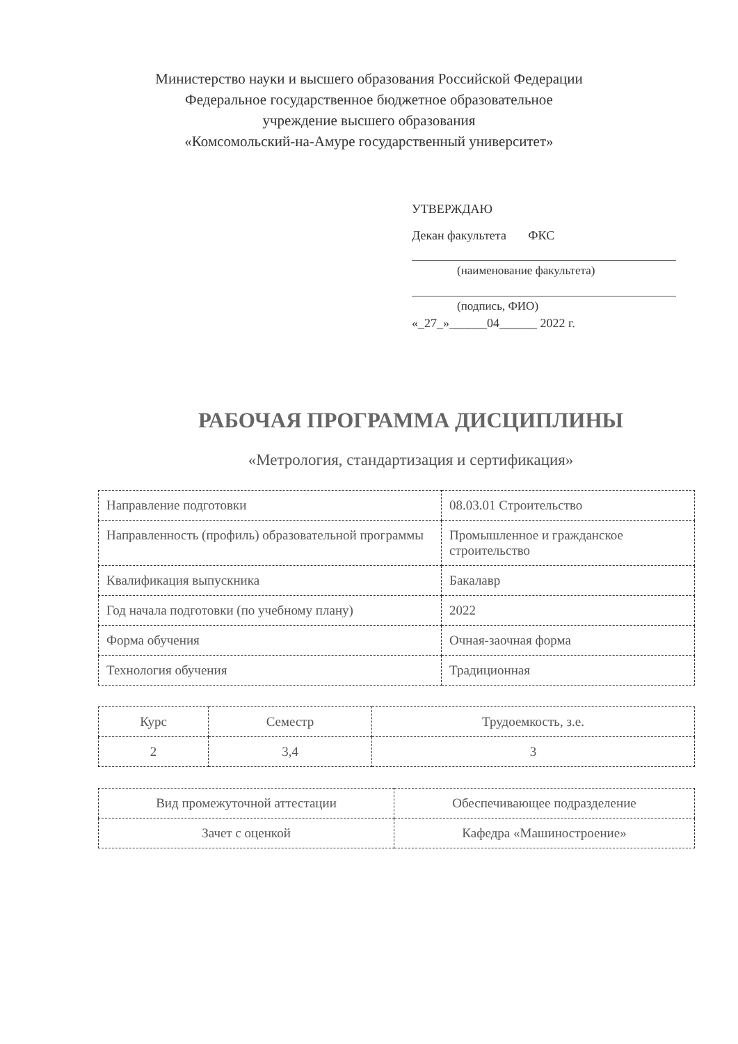Министерство науки и высшего образования Российской Федерации
Федеральное государственное бюджетное образовательное
учреждение высшего образования
«Комсомольский-на-Амуре государственный университет»
УТВЕРЖДАЮ
Декан факультета ФКС
(наименование факультета)
(подпись, ФИО)
«_27_»______04______ 2022 г.
РАБОЧАЯ ПРОГРАММА ДИСЦИПЛИНЫ
«Метрология, стандартизация и сертификация»
| Направление подготовки | 08.03.01 Строительство |
| Направленность (профиль) образовательной программы | Промышленное и гражданское строительство |
| Квалификация выпускника | Бакалавр |
| Год начала подготовки (по учебному плану) | 2022 |
| Форма обучения | Очная-заочная форма |
| Технология обучения | Традиционная |
| Курс | Семестр | Трудоемкость, з.е. |
| 2 | 3,4 | 3 |
| Вид промежуточной аттестации | Обеспечивающее подразделение |
| Зачет с оценкой | Кафедра «Машиностроение» |